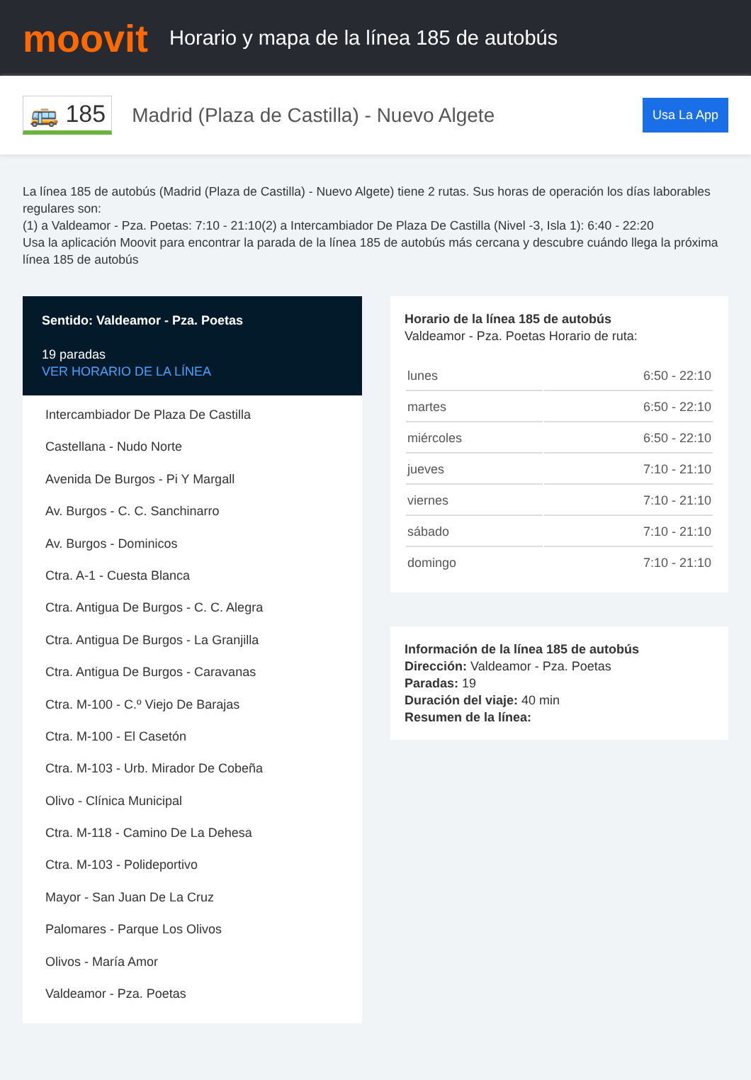moovit
Horario y mapa de la línea 185 de autobús
🚌 185
Madrid (Plaza de Castilla) - Nuevo Algete
Usa La App
La línea 185 de autobús (Madrid (Plaza de Castilla) - Nuevo Algete) tiene 2 rutas. Sus horas de operación los días laborables regulares son:
(1) a Valdeamor - Pza. Poetas: 7:10 - 21:10(2) a Intercambiador De Plaza De Castilla (Nivel -3, Isla 1): 6:40 - 22:20
Usa la aplicación Moovit para encontrar la parada de la línea 185 de autobús más cercana y descubre cuándo llega la próxima línea 185 de autobús
Sentido: Valdeamor - Pza. Poetas
19 paradas
VER HORARIO DE LA LÍNEA
Intercambiador De Plaza De Castilla
Castellana - Nudo Norte
Avenida De Burgos - Pi Y Margall
Av. Burgos - C. C. Sanchinarro
Av. Burgos - Dominicos
Ctra. A-1 - Cuesta Blanca
Ctra. Antigua De Burgos - C. C. Alegra
Ctra. Antigua De Burgos - La Granjilla
Ctra. Antigua De Burgos - Caravanas
Ctra. M-100 - C.º Viejo De Barajas
Ctra. M-100 - El Casetón
Ctra. M-103 - Urb. Mirador De Cobeña
Olivo - Clínica Municipal
Ctra. M-118 - Camino De La Dehesa
Ctra. M-103 - Polideportivo
Mayor - San Juan De La Cruz
Palomares - Parque Los Olivos
Olivos - María Amor
Valdeamor - Pza. Poetas
Horario de la línea 185 de autobús
Valdeamor - Pza. Poetas Horario de ruta:
| lunes | 6:50 - 22:10 |
| martes | 6:50 - 22:10 |
| miércoles | 6:50 - 22:10 |
| jueves | 7:10 - 21:10 |
| viernes | 7:10 - 21:10 |
| sábado | 7:10 - 21:10 |
| domingo | 7:10 - 21:10 |
Información de la línea 185 de autobús
Dirección: Valdeamor - Pza. Poetas
Paradas: 19
Duración del viaje: 40 min
Resumen de la línea: